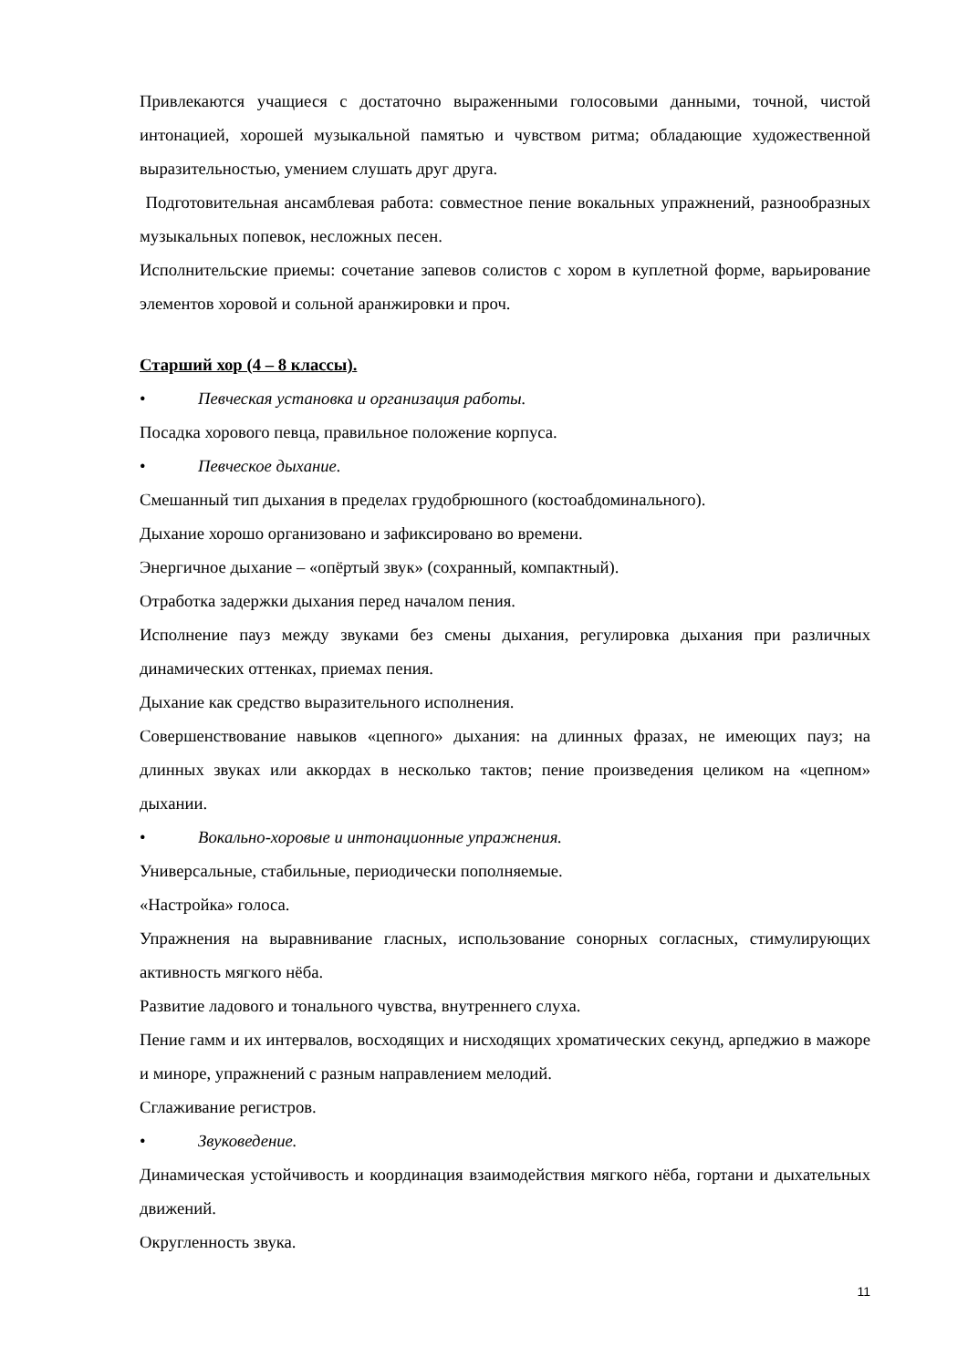Привлекаются учащиеся с достаточно выраженными голосовыми данными, точной, чистой интонацией, хорошей музыкальной памятью и чувством ритма; обладающие художественной выразительностью, умением слушать друг друга.
Подготовительная ансамблевая работа: совместное пение вокальных упражнений, разнообразных музыкальных попевок, несложных песен.
Исполнительские приемы: сочетание запевов солистов с хором в куплетной форме, варьирование элементов хоровой и сольной аранжировки и проч.
Старший хор (4 – 8 классы).
• Певческая установка и организация работы.
Посадка хорового певца, правильное положение корпуса.
• Певческое дыхание.
Смешанный тип дыхания в пределах грудобрюшного (костоабдоминального).
Дыхание хорошо организовано и зафиксировано во времени.
Энергичное дыхание – «опёртый звук» (сохранный, компактный).
Отработка задержки дыхания перед началом пения.
Исполнение пауз между звуками без смены дыхания, регулировка дыхания при различных динамических оттенках, приемах пения.
Дыхание как средство выразительного исполнения.
Совершенствование навыков «цепного» дыхания: на длинных фразах, не имеющих пауз; на длинных звуках или аккордах в несколько тактов; пение произведения целиком на «цепном» дыхании.
• Вокально-хоровые и интонационные упражнения.
Универсальные, стабильные, периодически пополняемые.
«Настройка» голоса.
Упражнения на выравнивание гласных, использование сонорных согласных, стимулирующих активность мягкого нёба.
Развитие ладового и тонального чувства, внутреннего слуха.
Пение гамм и их интервалов, восходящих и нисходящих хроматических секунд, арпеджио в мажоре и миноре, упражнений с разным направлением мелодий.
Сглаживание регистров.
• Звуковедение.
Динамическая устойчивость и координация взаимодействия мягкого нёба, гортани и дыхательных движений.
Округленность звука.
11